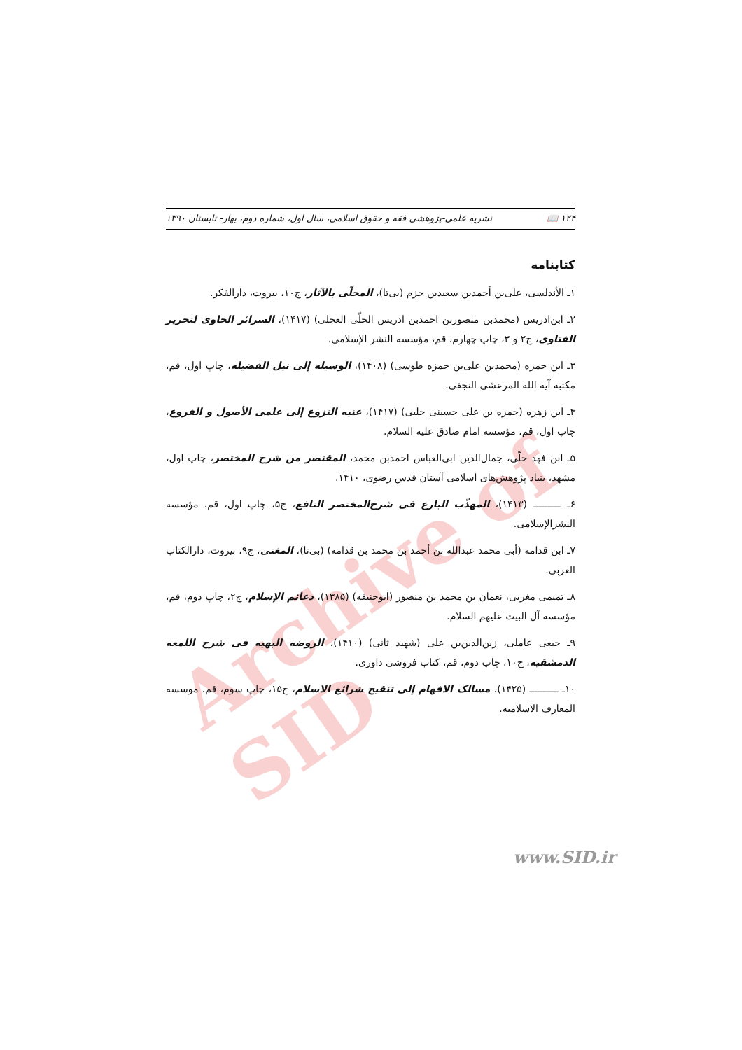Archive of SID
۱۲۴ 📖 نشریه علمی-پژوهشی فقه و حقوق اسلامی، سال اول، شماره دوم، بهار- تابستان ۱۳۹۰
کتابنامه
۱ـ الأندلسی، علی‌بن أحمدبن سعیدبن حزم (بی‌تا)، المحلّی بالآثار، ج۱۰، بیروت، دارالفکر.
۲ـ ابن‌ادریس (محمدبن منصوربن احمدبن ادریس الحلّی العجلی) (۱۴۱۷)، السرائر الحاوی لتحریر الفتاوی، ج۲ و ۳، چاپ چهارم، قم، مؤسسه النشر الإسلامی.
۳ـ ابن حمزه (محمدبن علی‌بن حمزه طوسی) (۱۴۰۸)، الوسیله إلی نیل الفضیله، چاپ اول، قم، مکتبه آیه الله المرعشی النجفی.
۴ـ ابن زهره (حمزه بن علی حسینی حلبی) (۱۴۱۷)، غنیه النزوع إلی علمی الأصول و الفروع، چاپ اول، قم، مؤسسه امام صادق علیه السلام.
۵ـ ابن فهد حلّی، جمال‌الدین ابی‌العباس احمدبن محمد، المقتصر من شرح المختصر، چاپ اول، مشهد، بنیاد پژوهش‌های اسلامی آستان قدس رضوی، ۱۴۱۰.
۶ـ ــــــــــ (۱۴۱۳)، المهذّب البارع فی شرح‌المختصر النافع، ج۵، چاپ اول، قم، مؤسسه النشرالإسلامی.
۷ـ ابن قدامه (أبی محمد عبدالله بن أحمد بن محمد بن قدامه) (بی‌تا)، المغنی، ج۹، بیروت، دارالکتاب العربی.
۸ـ تمیمی مغربی، نعمان بن محمد بن منصور (ابوحنیفه) (۱۳۸۵)، دعائم الإسلام، ج۲، چاپ دوم، قم، مؤسسه آل البیت علیهم السلام.
۹ـ جبعی عاملی، زین‌الدین‌بن علی (شهید ثانی) (۱۴۱۰)، الروضه البهیه فی شرح اللمعه الدمشقیه، ج۱۰، چاپ دوم، قم، کتاب فروشی داوری.
۱۰ـ ــــــــــ (۱۴۲۵)، مسالک الافهام إلی تنقیح شرائع الاسلام، ج۱۵، چاپ سوم، قم، موسسه المعارف الاسلامیه.
www.SID.ir